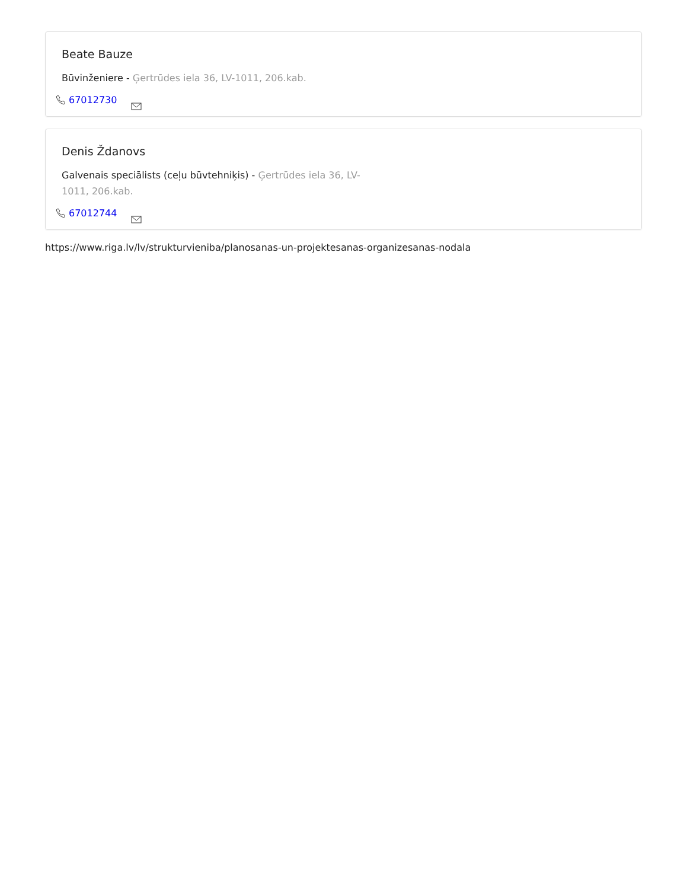Beate Bauze
Būvinženiere - Ģertrūdes iela 36, LV-1011, 206.kab.
67012730
Denis Ždanovs
Galvenais speciālists (ceļu būvtehniķis) - Ģertrūdes iela 36, LV-1011, 206.kab.
67012744
https://www.riga.lv/lv/strukturvieniba/planosanas-un-projektesanas-organizesanas-nodala